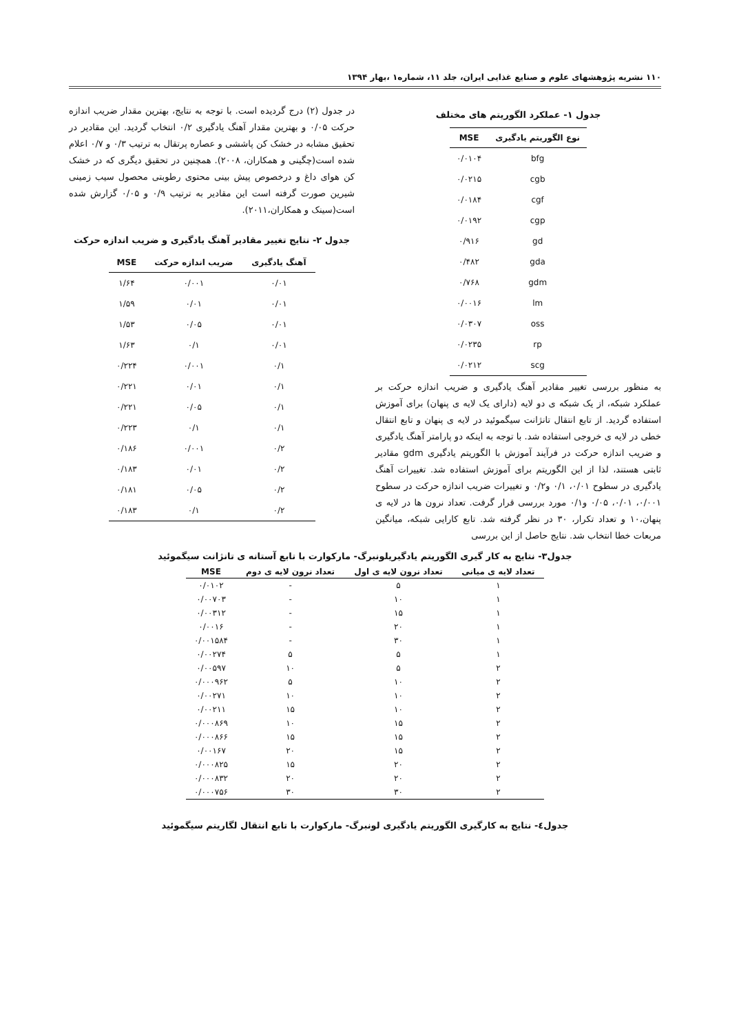۱۱۰ نشریه پژوهشهای علوم و صنایع غذایی ایران، جلد ۱۱، شماره۱ ،بهار ۱۳۹۴
جدول ۱- عملکرد الگوریتم های مختلف
| نوع الگوریتم یادگیری | MSE |
| --- | --- |
| bfg | ۰/۰۱۰۴ |
| cgb | ۰/۰۲۱۵ |
| cgf | ۰/۰۱۸۴ |
| cgp | ۰/۰۱۹۲ |
| gd | ۰/۹۱۶ |
| gda | ۰/۴۸۲ |
| gdm | ۰/۷۶۸ |
| lm | ۰/۰۰۱۶ |
| oss | ۰/۰۳۰۷ |
| rp | ۰/۰۲۳۵ |
| scg | ۰/۰۲۱۲ |
به منظور بررسی تغییر مقادیر آهنگ یادگیری و ضریب اندازه حرکت بر عملکرد شبکه، از یک شبکه ی دو لایه (دارای یک لایه ی پنهان) برای آموزش استفاده گردید. از تابع انتقال تانژانت سیگموئید در لایه ی پنهان و تابع انتقال خطی در لایه ی خروجی استفاده شد. با توجه به اینکه دو پارامتر آهنگ یادگیری و ضریب اندازه حرکت در فرآیند آموزش با الگوریتم یادگیری gdm مقادیر ثابتی هستند، لذا از این الگوریتم برای آموزش استفاده شد. تغییرات آهنگ یادگیری در سطوح ۰/۰۱، ۰/۱ و۰/۲ و تغییرات ضریب اندازه حرکت در سطوح ۰/۰۰۱، ۰/۰۱، ۰/۰۵ و۰/۱ مورد بررسی قرار گرفت. تعداد نرون ها در لایه ی پنهان،۱۰ و تعداد تکرار، ۳۰ در نظر گرفته شد. تابع کارایی شبکه، میانگین مربعات خطا انتخاب شد. نتایج حاصل از این بررسی
در جدول (۲) درج گردیده است. با توجه به نتایج، بهترین مقدار ضریب اندازه حرکت ۰/۰۵ و بهترین مقدار آهنگ یادگیری ۰/۲ انتخاب گردید. این مقادیر در تحقیق مشابه در خشک کن پاششی و عصاره پرتقال به ترتیب ۰/۳ و ۰/۷ اعلام شده است(چگینی و همکاران، ۲۰۰۸). همچنین در تحقیق دیگری که در خشک کن هوای داغ و درخصوص پیش بینی محتوی رطوبتی محصول سیب زمینی شیرین صورت گرفته است این مقادیر به ترتیب ۰/۹ و ۰/۰۵ گزارش شده است(سینک و همکاران،۲۰۱۱).
جدول ۲- نتایج تغییر مقادیر آهنگ یادگیری و ضریب اندازه حرکت
| آهنگ یادگیری | ضریب اندازه حرکت | MSE |
| --- | --- | --- |
| ۰/۰۱ | ۰/۰۰۱ | ۱/۶۴ |
| ۰/۰۱ | ۰/۰۱ | ۱/۵۹ |
| ۰/۰۱ | ۰/۰۵ | ۱/۵۳ |
| ۰/۰۱ | ۰/۱ | ۱/۶۳ |
| ۰/۱ | ۰/۰۰۱ | ۰/۲۲۴ |
| ۰/۱ | ۰/۰۱ | ۰/۲۲۱ |
| ۰/۱ | ۰/۰۵ | ۰/۲۲۱ |
| ۰/۱ | ۰/۱ | ۰/۲۲۳ |
| ۰/۲ | ۰/۰۰۱ | ۰/۱۸۶ |
| ۰/۲ | ۰/۰۱ | ۰/۱۸۳ |
| ۰/۲ | ۰/۰۵ | ۰/۱۸۱ |
| ۰/۲ | ۰/۱ | ۰/۱۸۳ |
جدول۳- نتایج به کار گیری الگوریتم یادگیریلونبرگ- مارکوارت با تابع آستانه ی تانژانت سیگموئید
| تعداد لایه ی میانی | تعداد نرون لایه ی اول | تعداد نرون لایه ی دوم | MSE |
| --- | --- | --- | --- |
| ۱ | ۵ | - | ۰/۰۱۰۲ |
| ۱ | ۱۰ | - | ۰/۰۰۷۰۳ |
| ۱ | ۱۵ | - | ۰/۰۰۳۱۲ |
| ۱ | ۲۰ | - | ۰/۰۰۱۶ |
| ۱ | ۳۰ | - | ۰/۰۰۱۵۸۴ |
| ۱ | ۵ | ۵ | ۰/۰۰۲۷۴ |
| ۲ | ۵ | ۱۰ | ۰/۰۰۵۹۷ |
| ۲ | ۱۰ | ۵ | ۰/۰۰۰۹۶۲ |
| ۲ | ۱۰ | ۱۰ | ۰/۰۰۲۷۱ |
| ۲ | ۱۰ | ۱۵ | ۰/۰۰۲۱۱ |
| ۲ | ۱۵ | ۱۰ | ۰/۰۰۰۸۶۹ |
| ۲ | ۱۵ | ۱۵ | ۰/۰۰۰۸۶۶ |
| ۲ | ۱۵ | ۲۰ | ۰/۰۰۱۶۷ |
| ۲ | ۲۰ | ۱۵ | ۰/۰۰۰۸۲۵ |
| ۲ | ۲۰ | ۲۰ | ۰/۰۰۰۸۳۲ |
| ۲ | ۳۰ | ۳۰ | ۰/۰۰۰۷۵۶ |
جدول٤- نتایج به کارگیری الگوریتم یادگیری لونبرگ- مارکوارت با تابع انتقال لگاریتم سیگموئید